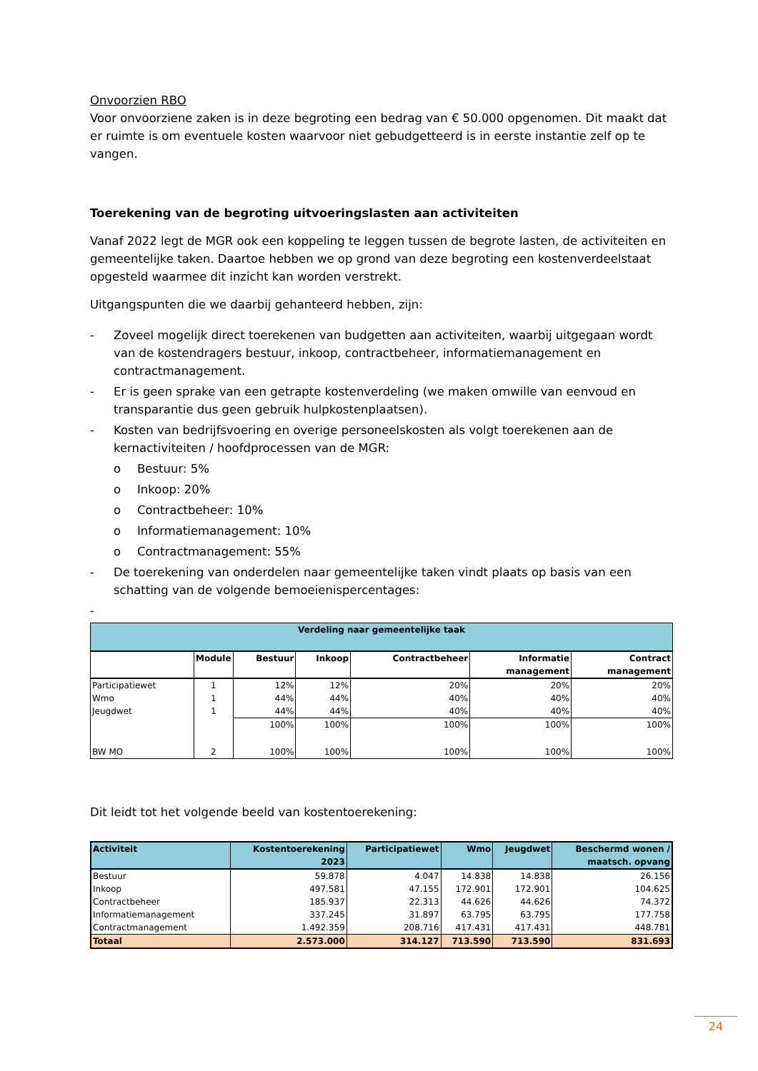Onvoorzien RBO
Voor onvoorziene zaken is in deze begroting een bedrag van € 50.000 opgenomen. Dit maakt dat er ruimte is om eventuele kosten waarvoor niet gebudgetteerd is in eerste instantie zelf op te vangen.
Toerekening van de begroting uitvoeringslasten aan activiteiten
Vanaf 2022 legt de MGR ook een koppeling te leggen tussen de begrote lasten, de activiteiten en gemeentelijke taken. Daartoe hebben we op grond van deze begroting een kostenverdeelstaat opgesteld waarmee dit inzicht kan worden verstrekt.
Uitgangspunten die we daarbij gehanteerd hebben, zijn:
- Zoveel mogelijk direct toerekenen van budgetten aan activiteiten, waarbij uitgegaan wordt van de kostendragers bestuur, inkoop, contractbeheer, informatiemanagement en contractmanagement.
- Er is geen sprake van een getrapte kostenverdeling (we maken omwille van eenvoud en transparantie dus geen gebruik hulpkostenplaatsen).
- Kosten van bedrijfsvoering en overige personeelskosten als volgt toerekenen aan de kernactiviteiten / hoofdprocessen van de MGR:
o Bestuur: 5%
o Inkoop: 20%
o Contractbeheer: 10%
o Informatiemanagement: 10%
o Contractmanagement: 55%
- De toerekening van onderdelen naar gemeentelijke taken vindt plaats op basis van een schatting van de volgende bemoeienispercentages:
-
| Verdeling naar gemeentelijke taak | | | | | | |
| --- | --- | --- | --- | --- | --- | --- |
| | Module | Bestuur | Inkoop | Contractbeheer | Informatie management | Contract management |
| Participatiewet | 1 | 12% | 12% | 20% | 20% | 20% |
| Wmo | 1 | 44% | 44% | 40% | 40% | 40% |
| Jeugdwet | 1 | 44% | 44% | 40% | 40% | 40% |
| | | 100% | 100% | 100% | 100% | 100% |
| BW MO | 2 | 100% | 100% | 100% | 100% | 100% |
Dit leidt tot het volgende beeld van kostentoerekening:
| Activiteit | Kostentoerekening 2023 | Participatiewet | Wmo | Jeugdwet | Beschermd wonen / maatsch. opvang |
| --- | --- | --- | --- | --- | --- |
| Bestuur | 59.878 | 4.047 | 14.838 | 14.838 | 26.156 |
| Inkoop | 497.581 | 47.155 | 172.901 | 172.901 | 104.625 |
| Contractbeheer | 185.937 | 22.313 | 44.626 | 44.626 | 74.372 |
| Informatiemanagement | 337.245 | 31.897 | 63.795 | 63.795 | 177.758 |
| Contractmanagement | 1.492.359 | 208.716 | 417.431 | 417.431 | 448.781 |
| Totaal | 2.573.000 | 314.127 | 713.590 | 713.590 | 831.693 |
24